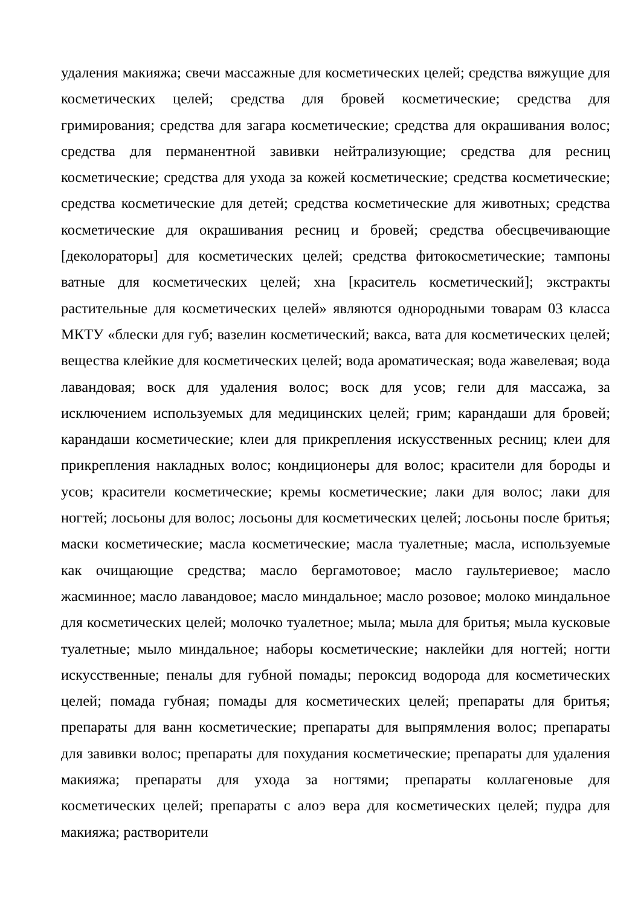удаления макияжа; свечи массажные для косметических целей; средства вяжущие для косметических целей; средства для бровей косметические; средства для гримирования; средства для загара косметические; средства для окрашивания волос; средства для перманентной завивки нейтрализующие; средства для ресниц косметические; средства для ухода за кожей косметические; средства косметические; средства косметические для детей; средства косметические для животных; средства косметические для окрашивания ресниц и бровей; средства обесцвечивающие [деколораторы] для косметических целей; средства фитокосметические; тампоны ватные для косметических целей; хна [краситель косметический]; экстракты растительные для косметических целей» являются однородными товарам 03 класса МКТУ «блески для губ; вазелин косметический; вакса, вата для косметических целей; вещества клейкие для косметических целей; вода ароматическая; вода жавелевая; вода лавандовая; воск для удаления волос; воск для усов; гели для массажа, за исключением используемых для медицинских целей; грим; карандаши для бровей; карандаши косметические; клеи для прикрепления искусственных ресниц; клеи для прикрепления накладных волос; кондиционеры для волос; красители для бороды и усов; красители косметические; кремы косметические; лаки для волос; лаки для ногтей; лосьоны для волос; лосьоны для косметических целей; лосьоны после бритья; маски косметические; масла косметические; масла туалетные; масла, используемые как очищающие средства; масло бергамотовое; масло гаультериевое; масло жасминное; масло лавандовое; масло миндальное; масло розовое; молоко миндальное для косметических целей; молочко туалетное; мыла; мыла для бритья; мыла кусковые туалетные; мыло миндальное; наборы косметические; наклейки для ногтей; ногти искусственные; пеналы для губной помады; пероксид водорода для косметических целей; помада губная; помады для косметических целей; препараты для бритья; препараты для ванн косметические; препараты для выпрямления волос; препараты для завивки волос; препараты для похудания косметические; препараты для удаления макияжа; препараты для ухода за ногтями; препараты коллагеновые для косметических целей; препараты с алоэ вера для косметических целей; пудра для макияжа; растворители